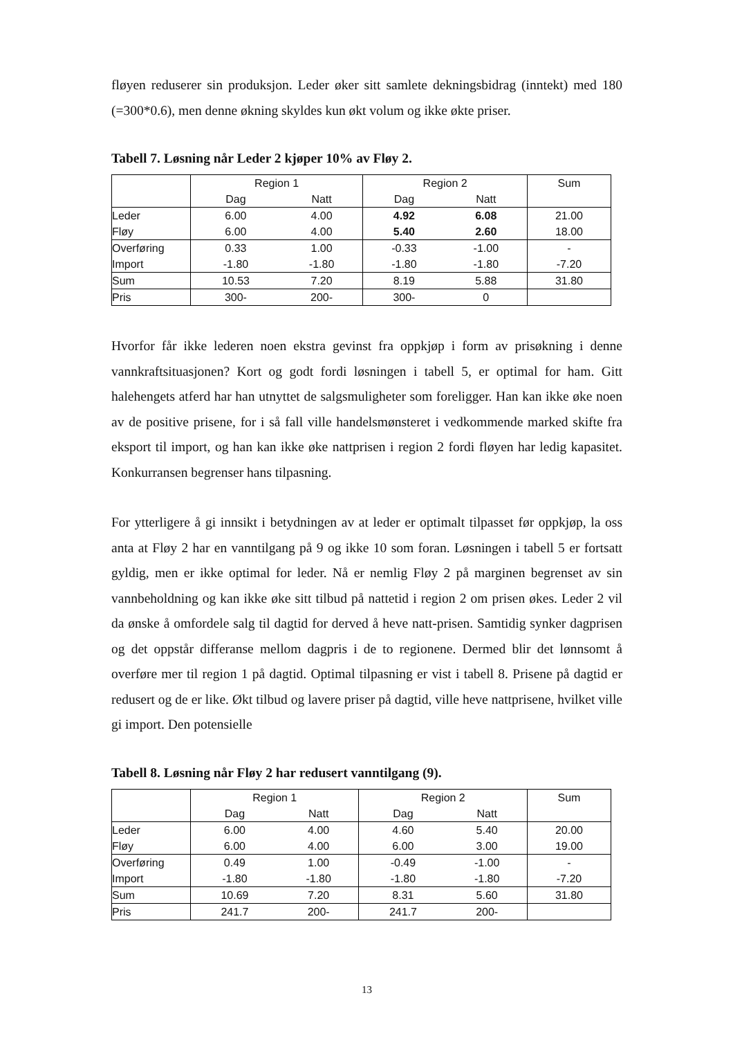fløyen reduserer sin produksjon. Leder øker sitt samlete dekningsbidrag (inntekt) med 180 (=300*0.6), men denne økning skyldes kun økt volum og ikke økte priser.
Tabell 7. Løsning når Leder 2 kjøper 10% av Fløy 2.
| | Region 1 | | Region 2 | | Sum |
| | Dag | Natt | Dag | Natt | |
| Leder Fløy | 6.00 6.00 | 4.00 4.00 | 4.92 5.40 | 6.08 2.60 | 21.00 18.00 |
| Overføring Import | 0.33 -1.80 | 1.00 -1.80 | -0.33 -1.80 | -1.00 -1.80 | - -7.20 |
| Sum | 10.53 | 7.20 | 8.19 | 5.88 | 31.80 |
| Pris | 300- | 200- | 300- | 0 | |
Hvorfor får ikke lederen noen ekstra gevinst fra oppkjøp i form av prisøkning i denne vannkraftsituasjonen? Kort og godt fordi løsningen i tabell 5, er optimal for ham. Gitt halehengets atferd har han utnyttet de salgsmuligheter som foreligger. Han kan ikke øke noen av de positive prisene, for i så fall ville handelsmønsteret i vedkommende marked skifte fra eksport til import, og han kan ikke øke nattprisen i region 2 fordi fløyen har ledig kapasitet. Konkurransen begrenser hans tilpasning.
For ytterligere å gi innsikt i betydningen av at leder er optimalt tilpasset før oppkjøp, la oss anta at Fløy 2 har en vanntilgang på 9 og ikke 10 som foran. Løsningen i tabell 5 er fortsatt gyldig, men er ikke optimal for leder. Nå er nemlig Fløy 2 på marginen begrenset av sin vannbeholdning og kan ikke øke sitt tilbud på nattetid i region 2 om prisen økes. Leder 2 vil da ønske å omfordele salg til dagtid for derved å heve natt-prisen. Samtidig synker dagprisen og det oppstår differanse mellom dagpris i de to regionene. Dermed blir det lønnsomt å overføre mer til region 1 på dagtid. Optimal tilpasning er vist i tabell 8. Prisene på dagtid er redusert og de er like. Økt tilbud og lavere priser på dagtid, ville heve nattprisene, hvilket ville gi import. Den potensielle
Tabell 8. Løsning når Fløy 2 har redusert vanntilgang (9).
| | Region 1 | | Region 2 | | Sum |
| | Dag | Natt | Dag | Natt | |
| Leder Fløy | 6.00 6.00 | 4.00 4.00 | 4.60 6.00 | 5.40 3.00 | 20.00 19.00 |
| Overføring Import | 0.49 -1.80 | 1.00 -1.80 | -0.49 -1.80 | -1.00 -1.80 | - -7.20 |
| Sum | 10.69 | 7.20 | 8.31 | 5.60 | 31.80 |
| Pris | 241.7 | 200- | 241.7 | 200- | |
13